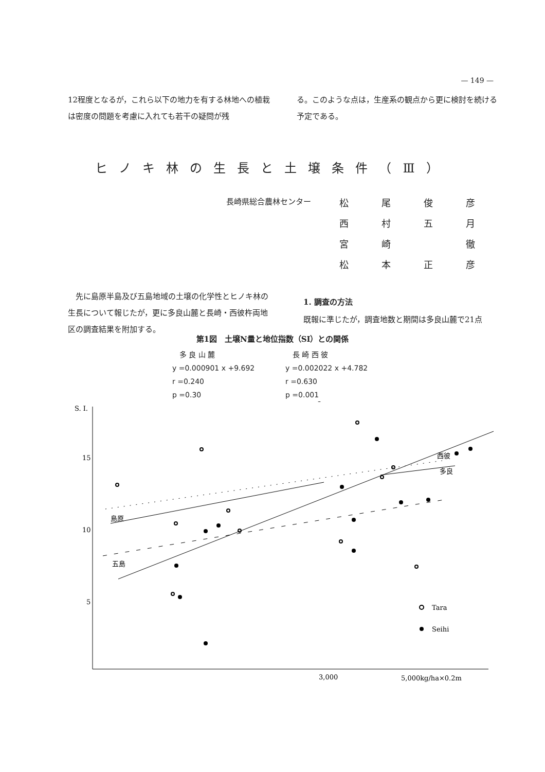— 149 —
12程度となるが，これら以下の地力を有する林地への植栽は密度の問題を考慮に入れても若干の疑問が残
る。このような点は，生産系の観点から更に検討を続ける予定である。
ヒノキ林の生長と土壌条件（Ⅲ）
長崎県総合農林センター
松尾俊彦
西村五月
宮崎 徹
松本正彦
　先に島原半島及び五島地域の土壌の化学性とヒノキ林の生長について報じたが，更に多良山麓と長崎・西彼杵両地区の調査結果を附加する。
1. 調査の方法
既報に準じたが，調査地数と期間は多良山麓で21点
第1図　土壌N量と地位指数（SI）との関係
　多 良 山 麓
y =0.000901 x +9.692
r =0.240
p =0.30
　長 崎 西 彼
y =0.002022 x +4.782
r =0.630
p =0.001
S. I.
15
10
5
3,000
5,000kg/ha×0.2m
島原
五島
西彼
多良
Tara
Seihi